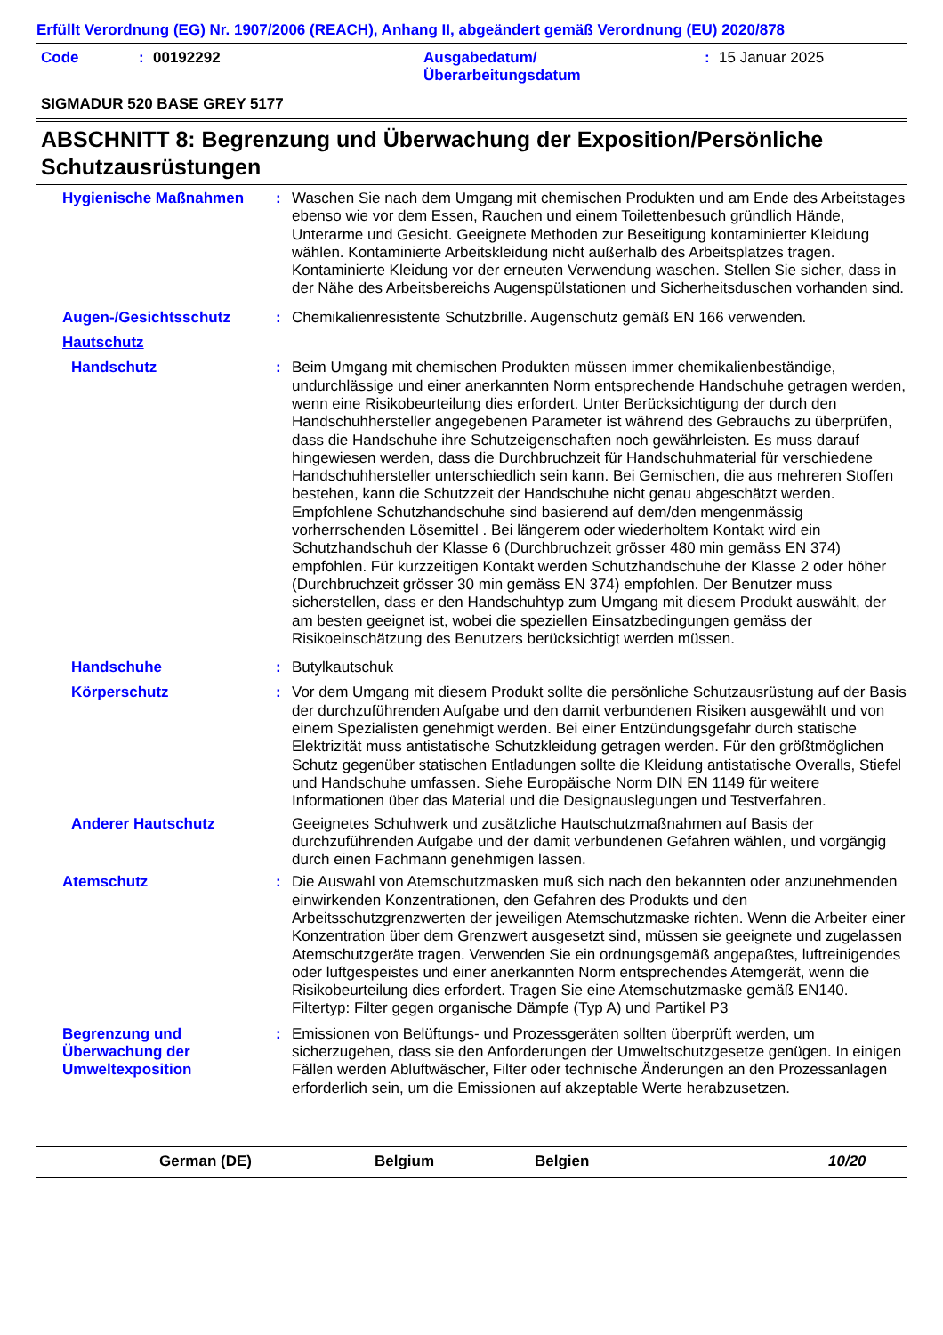Erfüllt Verordnung (EG) Nr. 1907/2006 (REACH), Anhang II, abgeändert gemäß Verordnung (EU) 2020/878
Code: 00192292 Ausgabedatum/
Überarbeitungsdatum: 15 Januar 2025
SIGMADUR 520 BASE GREY 5177
ABSCHNITT 8: Begrenzung und Überwachung der Exposition/Persönliche Schutzausrüstungen
Hygienische Maßnahmen : Waschen Sie nach dem Umgang mit chemischen Produkten und am Ende des Arbeitstages ebenso wie vor dem Essen, Rauchen und einem Toilettenbesuch gründlich Hände, Unterarme und Gesicht. Geeignete Methoden zur Beseitigung kontaminierter Kleidung wählen. Kontaminierte Arbeitskleidung nicht außerhalb des Arbeitsplatzes tragen. Kontaminierte Kleidung vor der erneuten Verwendung waschen. Stellen Sie sicher, dass in der Nähe des Arbeitsbereichs Augenspülstationen und Sicherheitsduschen vorhanden sind.
Augen-/Gesichtsschutz : Chemikalienresistente Schutzbrille. Augenschutz gemäß EN 166 verwenden.
Hautschutz
Handschutz : Beim Umgang mit chemischen Produkten müssen immer chemikalienbeständige, undurchlässige und einer anerkannten Norm entsprechende Handschuhe getragen werden, wenn eine Risikobeurteilung dies erfordert. Unter Berücksichtigung der durch den Handschuhhersteller angegebenen Parameter ist während des Gebrauchs zu überprüfen, dass die Handschuhe ihre Schutzeigenschaften noch gewährleisten. Es muss darauf hingewiesen werden, dass die Durchbruchzeit für Handschuhmaterial für verschiedene Handschuhhersteller unterschiedlich sein kann. Bei Gemischen, die aus mehreren Stoffen bestehen, kann die Schutzzeit der Handschuhe nicht genau abgeschätzt werden. Empfohlene Schutzhandschuhe sind basierend auf dem/den mengenmässig vorherrschenden Lösemittel . Bei längerem oder wiederholtem Kontakt wird ein Schutzhandschuh der Klasse 6 (Durchbruchzeit grösser 480 min gemäss EN 374) empfohlen. Für kurzzeitigen Kontakt werden Schutzhandschuhe der Klasse 2 oder höher (Durchbruchzeit grösser 30 min gemäss EN 374) empfohlen. Der Benutzer muss sicherstellen, dass er den Handschuhtyp zum Umgang mit diesem Produkt auswählt, der am besten geeignet ist, wobei die speziellen Einsatzbedingungen gemäss der Risikoeinschätzung des Benutzers berücksichtigt werden müssen.
Handschuhe : Butylkautschuk
Körperschutz : Vor dem Umgang mit diesem Produkt sollte die persönliche Schutzausrüstung auf der Basis der durchzuführenden Aufgabe und den damit verbundenen Risiken ausgewählt und von einem Spezialisten genehmigt werden. Bei einer Entzündungsgefahr durch statische Elektrizität muss antistatische Schutzkleidung getragen werden. Für den größtmöglichen Schutz gegenüber statischen Entladungen sollte die Kleidung antistatische Overalls, Stiefel und Handschuhe umfassen. Siehe Europäische Norm DIN EN 1149 für weitere Informationen über das Material und die Designauslegungen und Testverfahren.
Anderer Hautschutz Geeignetes Schuhwerk und zusätzliche Hautschutzmaßnahmen auf Basis der durchzuführenden Aufgabe und der damit verbundenen Gefahren wählen, und vorgängig durch einen Fachmann genehmigen lassen.
Atemschutz : Die Auswahl von Atemschutzmasken muß sich nach den bekannten oder anzunehmenden einwirkenden Konzentrationen, den Gefahren des Produkts und den Arbeitsschutzgrenzwerten der jeweiligen Atemschutzmaske richten. Wenn die Arbeiter einer Konzentration über dem Grenzwert ausgesetzt sind, müssen sie geeignete und zugelassen Atemschutzgeräte tragen. Verwenden Sie ein ordnungsgemäß angepaßtes, luftreinigendes oder luftgespeistes und einer anerkannten Norm entsprechendes Atemgerät, wenn die Risikobeurteilung dies erfordert. Tragen Sie eine Atemschutzmaske gemäß EN140. Filtertyp: Filter gegen organische Dämpfe (Typ A) und Partikel P3
Begrenzung und Überwachung der Umweltexposition
: Emissionen von Belüftungs- und Prozessgeräten sollten überprüft werden, um sicherzugehen, dass sie den Anforderungen der Umweltschutzgesetze genügen. In einigen Fällen werden Abluftwäscher, Filter oder technische Änderungen an den Prozessanlagen erforderlich sein, um die Emissionen auf akzeptable Werte herabzusetzen.
German (DE) Belgium Belgien 10/20